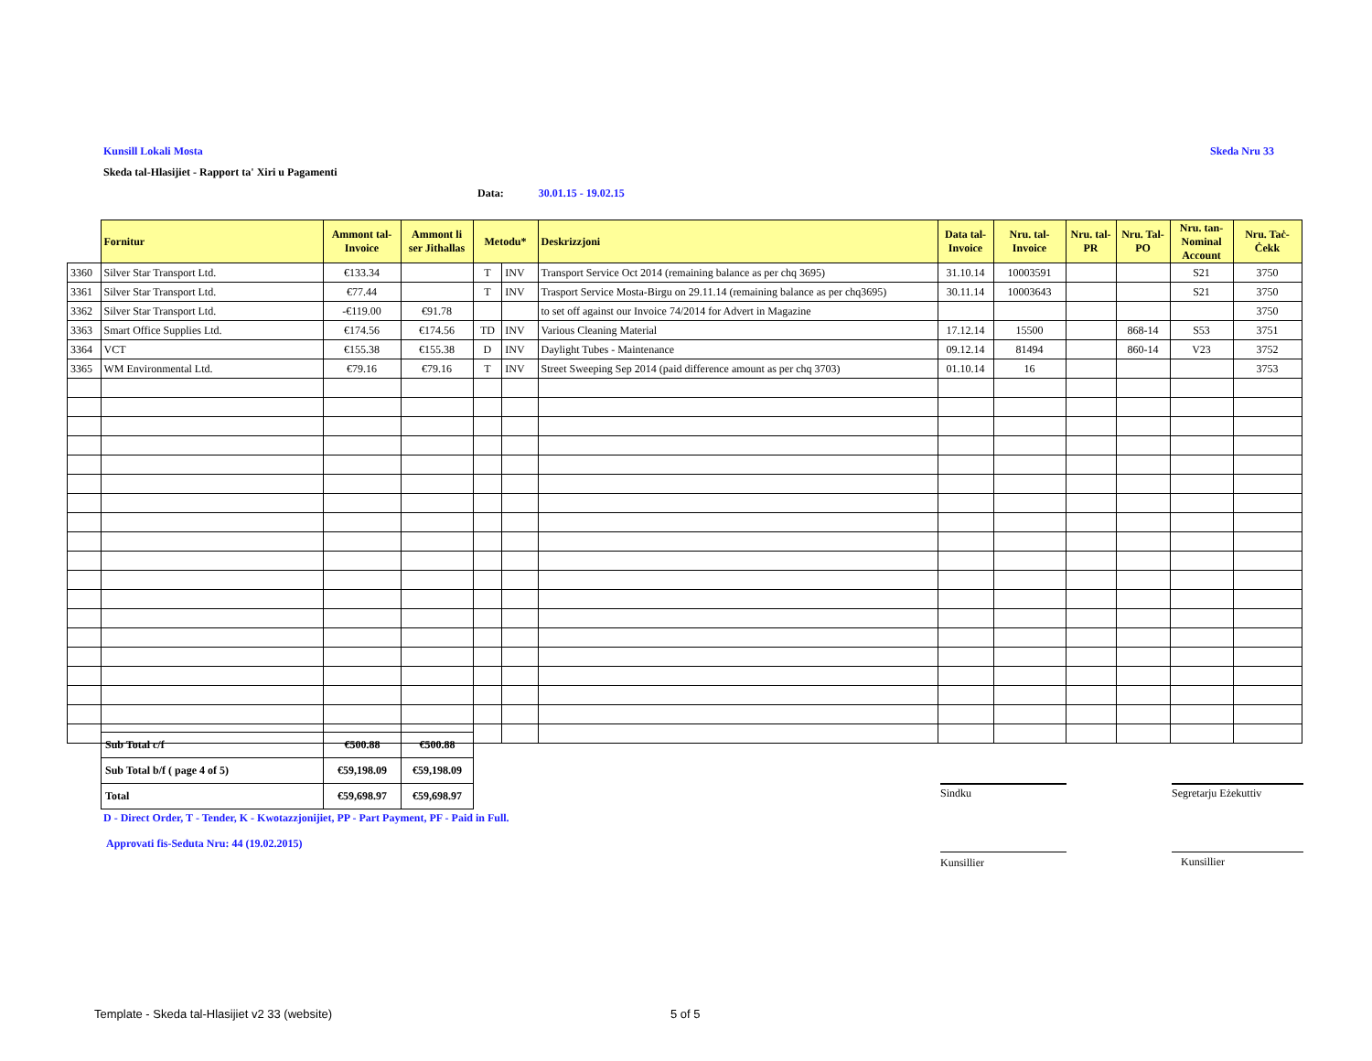Kunsill Lokali Mosta Skeda Nru 33
Skeda tal-Hlasijiet - Rapport ta' Xiri u Pagamenti
Data: 30.01.15 - 19.02.15
| | Fornitur | Ammont tal-Invoice | Ammont li ser Jithallas | Metodu* | | Deskrizzjoni | Data tal-Invoice | Nru. tal-Invoice | Nru. tal-PR | Nru. Tal-PO | Nru. tan-Nominal Account | Nru. Taċ-Ċekk |
| --- | --- | --- | --- | --- | --- | --- | --- | --- | --- | --- | --- | --- |
| 3360 | Silver Star Transport Ltd. | €133.34 | | T | INV | Transport Service Oct 2014 (remaining balance as per chq 3695) | 31.10.14 | 10003591 | | | S21 | 3750 |
| 3361 | Silver Star Transport Ltd. | €77.44 | | T | INV | Trasport Service Mosta-Birgu on 29.11.14 (remaining balance as per chq3695) | 30.11.14 | 10003643 | | | S21 | 3750 |
| 3362 | Silver Star Transport Ltd. | -€119.00 | €91.78 | | | to set off against our Invoice 74/2014 for Advert in Magazine | | | | | | 3750 |
| 3363 | Smart Office Supplies Ltd. | €174.56 | €174.56 | TD | INV | Various Cleaning Material | 17.12.14 | 15500 | | 868-14 | S53 | 3751 |
| 3364 | VCT | €155.38 | €155.38 | D | INV | Daylight Tubes - Maintenance | 09.12.14 | 81494 | | 860-14 | V23 | 3752 |
| 3365 | WM Environmental Ltd. | €79.16 | €79.16 | T | INV | Street Sweeping Sep 2014 (paid difference amount as per chq 3703) | 01.10.14 | 16 | | | | 3753 |
| Sub Total c/f | €500.88 | €500.88 |
| Sub Total b/f ( page 4 of 5) | €59,198.09 | €59,198.09 |
| Total | €59,698.97 | €59,698.97 |
Sindku Segretarju Eżekuttiv
D - Direct Order, T - Tender, K - Kwotazzjonijiet, PP - Part Payment, PF - Paid in Full.
Approvati fis-Seduta Nru: 44 (19.02.2015)
Kunsillier Kunsillier
Template - Skeda tal-Hlasijiet v2 33 (website)
5 of 5